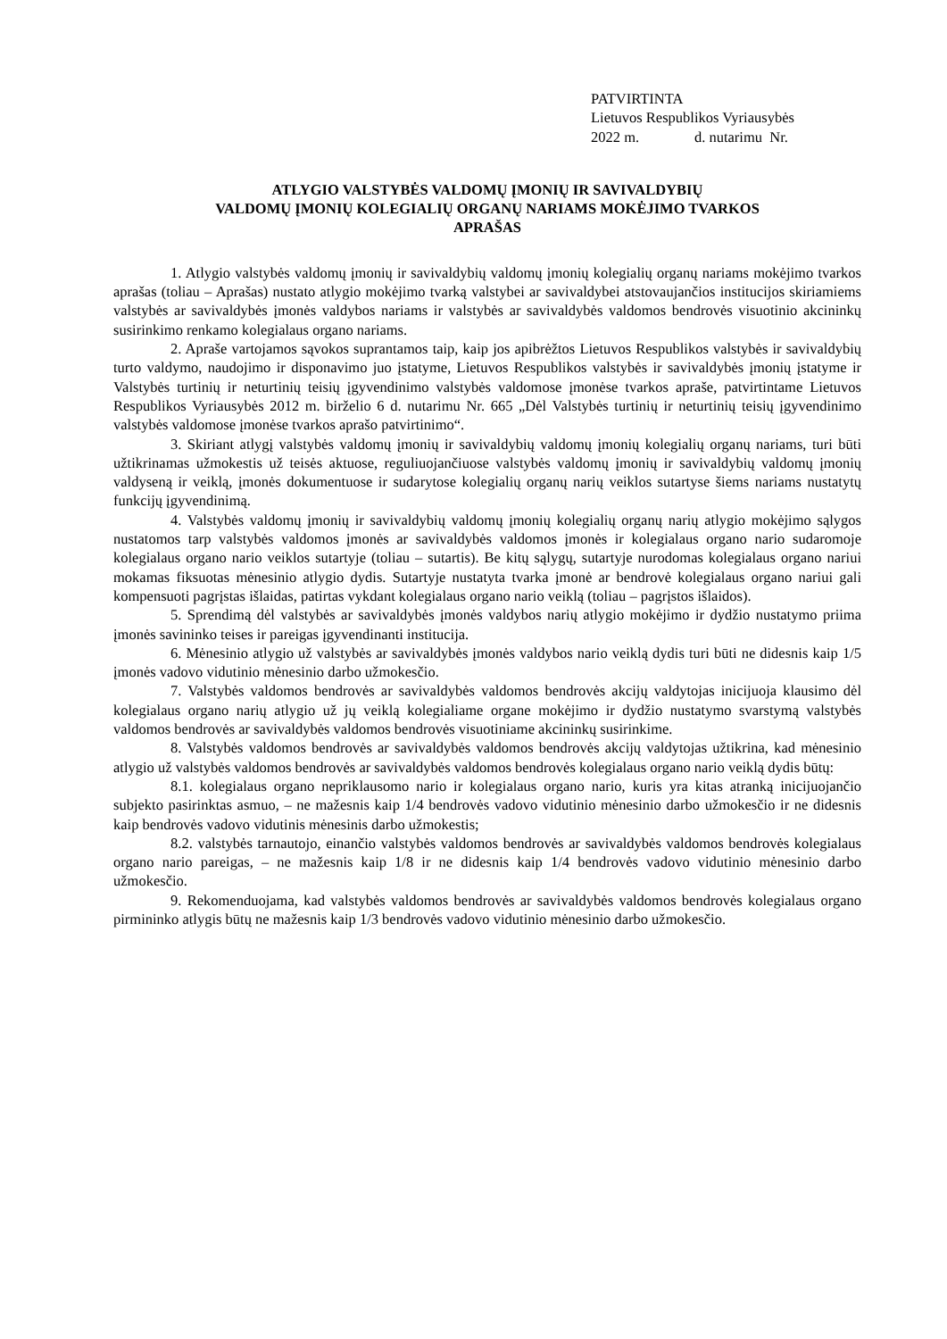PATVIRTINTA
Lietuvos Respublikos Vyriausybės
2022 m. d. nutarimu Nr.
ATLYGIO VALSTYBĖS VALDOMŲ ĮMONIŲ IR SAVIVALDYBIŲ
VALDOMŲ ĮMONIŲ KOLEGIALIŲ ORGANŲ NARIAMS MOKĖJIMO TVARKOS
APRAŠAS
1. Atlygio valstybės valdomų įmonių ir savivaldybių valdomų įmonių kolegialių organų nariams mokėjimo tvarkos aprašas (toliau – Aprašas) nustato atlygio mokėjimo tvarką valstybei ar savivaldybei atstovaujančios institucijos skiriamiems valstybės ar savivaldybės įmonės valdybos nariams ir valstybės ar savivaldybės valdomos bendrovės visuotinio akcininkų susirinkimo renkamo kolegialaus organo nariams.
2. Apraše vartojamos sąvokos suprantamos taip, kaip jos apibrėžtos Lietuvos Respublikos valstybės ir savivaldybių turto valdymo, naudojimo ir disponavimo juo įstatyme, Lietuvos Respublikos valstybės ir savivaldybės įmonių įstatyme ir Valstybės turtinių ir neturtinių teisių įgyvendinimo valstybės valdomose įmonėse tvarkos apraše, patvirtintame Lietuvos Respublikos Vyriausybės 2012 m. birželio 6 d. nutarimu Nr. 665 „Dėl Valstybės turtinių ir neturtinių teisių įgyvendinimo valstybės valdomose įmonėse tvarkos aprašo patvirtinimo“.
3. Skiriant atlygį valstybės valdomų įmonių ir savivaldybių valdomų įmonių kolegialių organų nariams, turi būti užtikrinamas užmokestis už teisės aktuose, reguliuojančiuose valstybės valdomų įmonių ir savivaldybių valdomų įmonių valdyseną ir veiklą, įmonės dokumentuose ir sudarytose kolegialių organų narių veiklos sutartyse šiems nariams nustatytų funkcijų įgyvendinimą.
4. Valstybės valdomų įmonių ir savivaldybių valdomų įmonių kolegialių organų narių atlygio mokėjimo sąlygos nustatomos tarp valstybės valdomos įmonės ar savivaldybės valdomos įmonės ir kolegialaus organo nario sudaromoje kolegialaus organo nario veiklos sutartyje (toliau – sutartis). Be kitų sąlygų, sutartyje nurodomas kolegialaus organo nariui mokamas fiksuotas mėnesinio atlygio dydis. Sutartyje nustatyta tvarka įmonė ar bendrovė kolegialaus organo nariui gali kompensuoti pagrįstas išlaidas, patirtas vykdant kolegialaus organo nario veiklą (toliau – pagrįstos išlaidos).
5. Sprendimą dėl valstybės ar savivaldybės įmonės valdybos narių atlygio mokėjimo ir dydžio nustatymo priima įmonės savininko teises ir pareigas įgyvendinanti institucija.
6. Mėnesinio atlygio už valstybės ar savivaldybės įmonės valdybos nario veiklą dydis turi būti ne didesnis kaip 1/5 įmonės vadovo vidutinio mėnesinio darbo užmokesčio.
7. Valstybės valdomos bendrovės ar savivaldybės valdomos bendrovės akcijų valdytojas inicijuoja klausimo dėl kolegialaus organo narių atlygio už jų veiklą kolegialiame organe mokėjimo ir dydžio nustatymo svarstymą valstybės valdomos bendrovės ar savivaldybės valdomos bendrovės visuotiniame akcininkų susirinkime.
8. Valstybės valdomos bendrovės ar savivaldybės valdomos bendrovės akcijų valdytojas užtikrina, kad mėnesinio atlygio už valstybės valdomos bendrovės ar savivaldybės valdomos bendrovės kolegialaus organo nario veiklą dydis būtų:
8.1. kolegialaus organo nepriklausomo nario ir kolegialaus organo nario, kuris yra kitas atranką inicijuojančio subjekto pasirinktas asmuo, – ne mažesnis kaip 1/4 bendrovės vadovo vidutinio mėnesinio darbo užmokesčio ir ne didesnis kaip bendrovės vadovo vidutinis mėnesinis darbo užmokestis;
8.2. valstybės tarnautojo, einančio valstybės valdomos bendrovės ar savivaldybės valdomos bendrovės kolegialaus organo nario pareigas, – ne mažesnis kaip 1/8 ir ne didesnis kaip 1/4 bendrovės vadovo vidutinio mėnesinio darbo užmokesčio.
9. Rekomenduojama, kad valstybės valdomos bendrovės ar savivaldybės valdomos bendrovės kolegialaus organo pirmininko atlygis būtų ne mažesnis kaip 1/3 bendrovės vadovo vidutinio mėnesinio darbo užmokesčio.